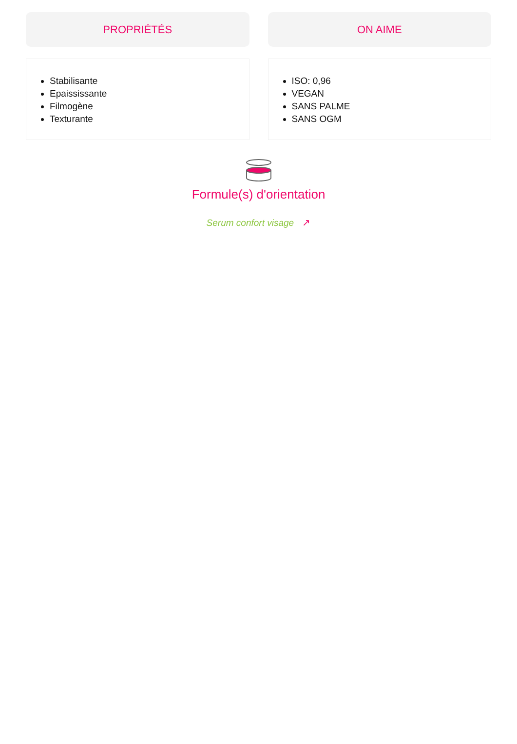PROPRIÉTÉS
Stabilisante
Epaississante
Filmogène
Texturante
ON AIME
ISO: 0,96
VEGAN
SANS PALME
SANS OGM
Formule(s) d'orientation
Serum confort visage ↗